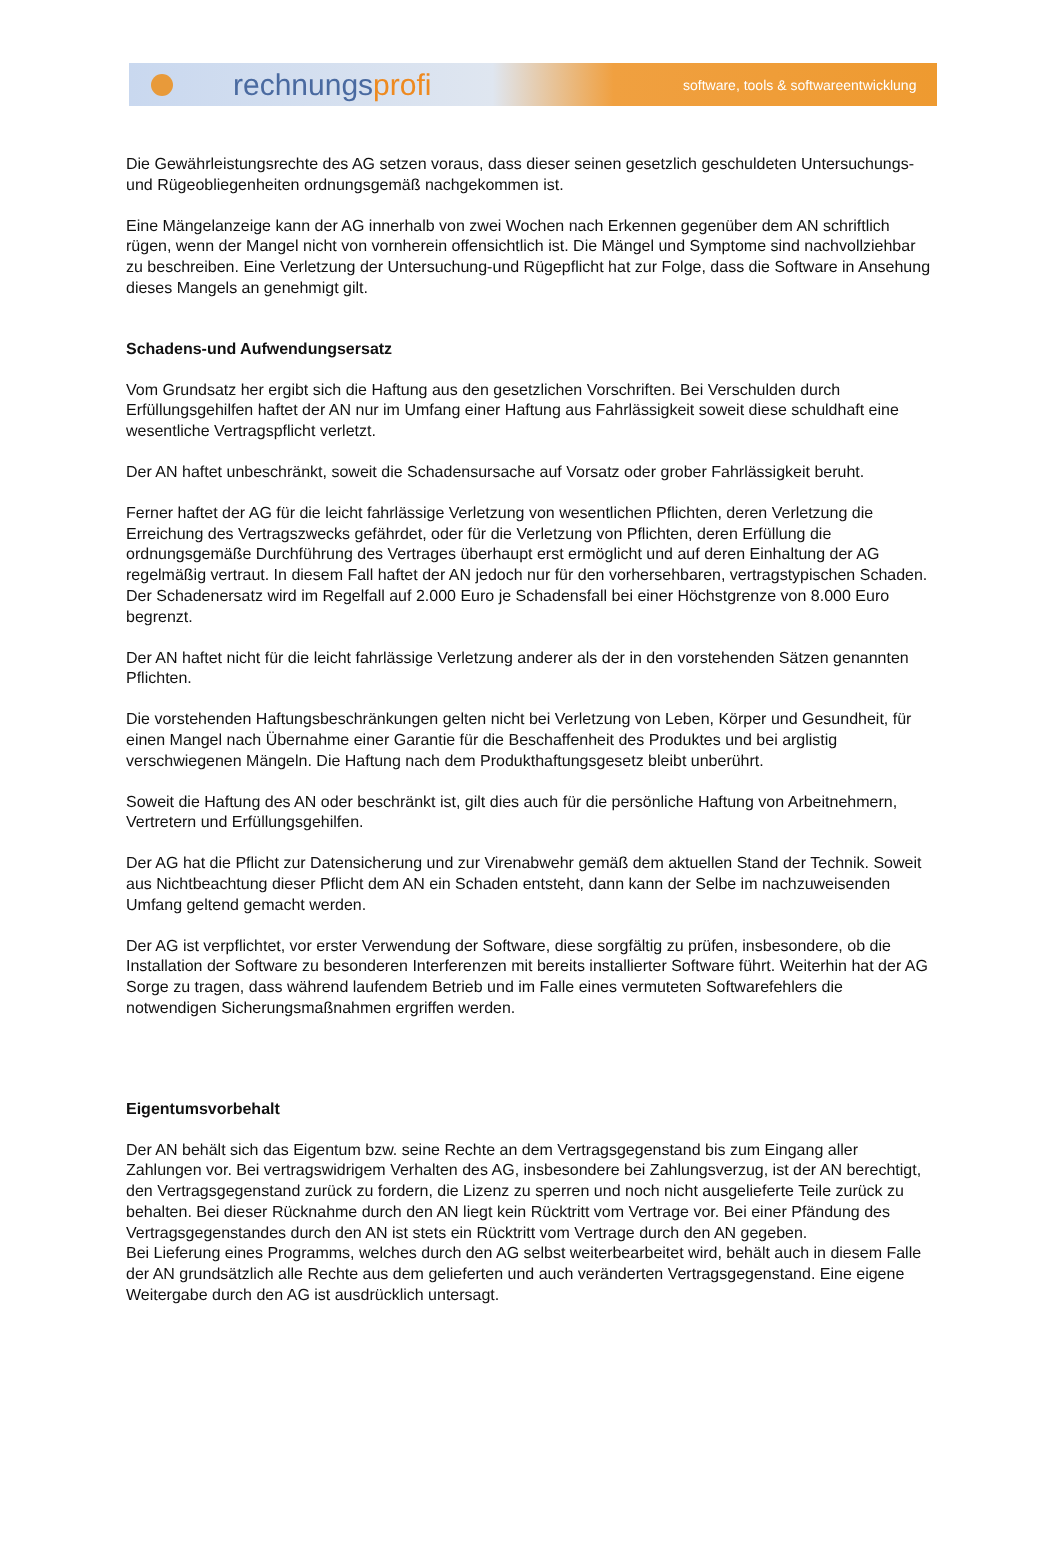rechnungsprofi
software, tools & softwareentwicklung
Die Gewährleistungsrechte des AG setzen voraus, dass dieser seinen gesetzlich geschuldeten Untersuchungs- und Rügeobliegenheiten ordnungsgemäß nachgekommen ist.
Eine Mängelanzeige kann der AG innerhalb von zwei Wochen nach Erkennen gegenüber dem AN schriftlich rügen, wenn der Mangel nicht von vornherein offensichtlich ist. Die Mängel und Symptome sind nachvollziehbar zu beschreiben. Eine Verletzung der Untersuchung-und Rügepflicht hat zur Folge, dass die Software in Ansehung dieses Mangels an genehmigt gilt.
Schadens-und Aufwendungsersatz
Vom Grundsatz her ergibt sich die Haftung aus den gesetzlichen Vorschriften. Bei Verschulden durch Erfüllungsgehilfen haftet der AN nur im Umfang einer Haftung aus Fahrlässigkeit soweit diese schuldhaft eine wesentliche Vertragspflicht verletzt.
Der AN haftet unbeschränkt, soweit die Schadensursache auf Vorsatz oder grober Fahrlässigkeit beruht.
Ferner haftet der AG für die leicht fahrlässige Verletzung von wesentlichen Pflichten, deren Verletzung die Erreichung des Vertragszwecks gefährdet, oder für die Verletzung von Pflichten, deren Erfüllung die ordnungsgemäße Durchführung des Vertrages überhaupt erst ermöglicht und auf deren Einhaltung der AG regelmäßig vertraut. In diesem Fall haftet der AN jedoch nur für den vorhersehbaren, vertragstypischen Schaden. Der Schadenersatz wird im Regelfall auf 2.000 Euro je Schadensfall bei einer Höchstgrenze von 8.000 Euro begrenzt.
Der AN haftet nicht für die leicht fahrlässige Verletzung anderer als der in den vorstehenden Sätzen genannten Pflichten.
Die vorstehenden Haftungsbeschränkungen gelten nicht bei Verletzung von Leben, Körper und Gesundheit, für einen Mangel nach Übernahme einer Garantie für die Beschaffenheit des Produktes und bei arglistig verschwiegenen Mängeln. Die Haftung nach dem Produkthaftungsgesetz bleibt unberührt.
Soweit die Haftung des AN oder beschränkt ist, gilt dies auch für die persönliche Haftung von Arbeitnehmern, Vertretern und Erfüllungsgehilfen.
Der AG hat die Pflicht zur Datensicherung und zur Virenabwehr gemäß dem aktuellen Stand der Technik. Soweit aus Nichtbeachtung dieser Pflicht dem AN ein Schaden entsteht, dann kann der Selbe im nachzuweisenden Umfang geltend gemacht werden.
Der AG ist verpflichtet, vor erster Verwendung der Software, diese sorgfältig zu prüfen, insbesondere, ob die Installation der Software zu besonderen Interferenzen mit bereits installierter Software führt. Weiterhin hat der AG Sorge zu tragen, dass während laufendem Betrieb und im Falle eines vermuteten Softwarefehlers die notwendigen Sicherungsmaßnahmen ergriffen werden.
Eigentumsvorbehalt
Der AN behält sich das Eigentum bzw. seine Rechte an dem Vertragsgegenstand bis zum Eingang aller Zahlungen vor. Bei vertragswidrigem Verhalten des AG, insbesondere bei Zahlungsverzug, ist der AN berechtigt, den Vertragsgegenstand zurück zu fordern, die Lizenz zu sperren und noch nicht ausgelieferte Teile zurück zu behalten. Bei dieser Rücknahme durch den AN liegt kein Rücktritt vom Vertrage vor. Bei einer Pfändung des Vertragsgegenstandes durch den AN ist stets ein Rücktritt vom Vertrage durch den AN gegeben.
Bei Lieferung eines Programms, welches durch den AG selbst weiterbearbeitet wird, behält auch in diesem Falle der AN grundsätzlich alle Rechte aus dem gelieferten und auch veränderten Vertragsgegenstand. Eine eigene Weitergabe durch den AG ist ausdrücklich untersagt.